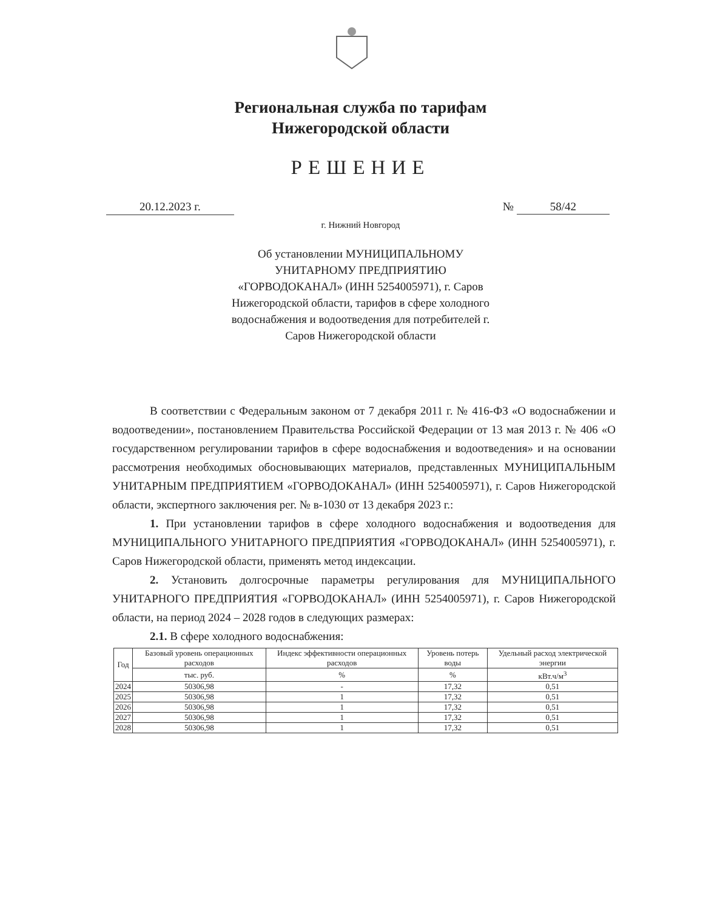Региональная служба по тарифам
Нижегородской области
РЕШЕНИЕ
20.12.2023 г. № 58/42
г. Нижний Новгород
Об установлении МУНИЦИПАЛЬНОМУ УНИТАРНОМУ ПРЕДПРИЯТИЮ «ГОРВОДОКАНАЛ» (ИНН 5254005971), г. Саров Нижегородской области, тарифов в сфере холодного водоснабжения и водоотведения для потребителей г. Саров Нижегородской области
В соответствии с Федеральным законом от 7 декабря 2011 г. № 416-ФЗ «О водоснабжении и водоотведении», постановлением Правительства Российской Федерации от 13 мая 2013 г. № 406 «О государственном регулировании тарифов в сфере водоснабжения и водоотведения» и на основании рассмотрения необходимых обосновывающих материалов, представленных МУНИЦИПАЛЬНЫМ УНИТАРНЫМ ПРЕДПРИЯТИЕМ «ГОРВОДОКАНАЛ» (ИНН 5254005971), г. Саров Нижегородской области, экспертного заключения рег. № в-1030 от 13 декабря 2023 г.:
1. При установлении тарифов в сфере холодного водоснабжения и водоотведения для МУНИЦИПАЛЬНОГО УНИТАРНОГО ПРЕДПРИЯТИЯ «ГОРВОДОКАНАЛ» (ИНН 5254005971), г. Саров Нижегородской области, применять метод индексации.
2. Установить долгосрочные параметры регулирования для МУНИЦИПАЛЬНОГО УНИТАРНОГО ПРЕДПРИЯТИЯ «ГОРВОДОКАНАЛ» (ИНН 5254005971), г. Саров Нижегородской области, на период 2024 – 2028 годов в следующих размерах:
2.1. В сфере холодного водоснабжения:
| Год | Базовый уровень операционных расходов | Индекс эффективности операционных расходов | Уровень потерь воды | Удельный расход электрической энергии |
| --- | --- | --- | --- | --- |
| | тыс. руб. | % | % | кВт.ч/м<sup>3</sup> |
| 2024 | 50306,98 | - | 17,32 | 0,51 |
| 2025 | 50306,98 | 1 | 17,32 | 0,51 |
| 2026 | 50306,98 | 1 | 17,32 | 0,51 |
| 2027 | 50306,98 | 1 | 17,32 | 0,51 |
| 2028 | 50306,98 | 1 | 17,32 | 0,51 |